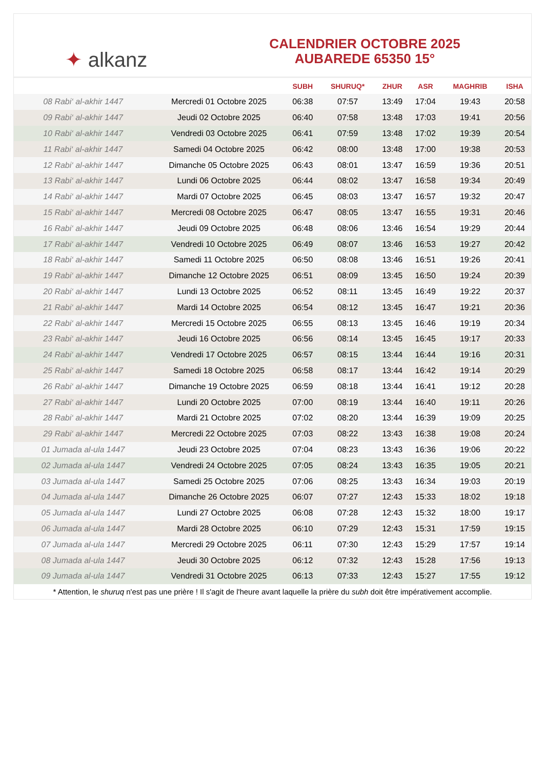✦ alkanz
CALENDRIER OCTOBRE 2025
AUBAREDE 65350 15°
| | | SUBH | SHURUQ* | ZHUR | ASR | MAGHRIB | ISHA |
| --- | --- | --- | --- | --- | --- | --- | --- |
| 08 Rabi‘ al-akhir 1447 | Mercredi 01 Octobre 2025 | 06:38 | 07:57 | 13:49 | 17:04 | 19:43 | 20:58 |
| 09 Rabi‘ al-akhir 1447 | Jeudi 02 Octobre 2025 | 06:40 | 07:58 | 13:48 | 17:03 | 19:41 | 20:56 |
| 10 Rabi‘ al-akhir 1447 | Vendredi 03 Octobre 2025 | 06:41 | 07:59 | 13:48 | 17:02 | 19:39 | 20:54 |
| 11 Rabi‘ al-akhir 1447 | Samedi 04 Octobre 2025 | 06:42 | 08:00 | 13:48 | 17:00 | 19:38 | 20:53 |
| 12 Rabi‘ al-akhir 1447 | Dimanche 05 Octobre 2025 | 06:43 | 08:01 | 13:47 | 16:59 | 19:36 | 20:51 |
| 13 Rabi‘ al-akhir 1447 | Lundi 06 Octobre 2025 | 06:44 | 08:02 | 13:47 | 16:58 | 19:34 | 20:49 |
| 14 Rabi‘ al-akhir 1447 | Mardi 07 Octobre 2025 | 06:45 | 08:03 | 13:47 | 16:57 | 19:32 | 20:47 |
| 15 Rabi‘ al-akhir 1447 | Mercredi 08 Octobre 2025 | 06:47 | 08:05 | 13:47 | 16:55 | 19:31 | 20:46 |
| 16 Rabi‘ al-akhir 1447 | Jeudi 09 Octobre 2025 | 06:48 | 08:06 | 13:46 | 16:54 | 19:29 | 20:44 |
| 17 Rabi‘ al-akhir 1447 | Vendredi 10 Octobre 2025 | 06:49 | 08:07 | 13:46 | 16:53 | 19:27 | 20:42 |
| 18 Rabi‘ al-akhir 1447 | Samedi 11 Octobre 2025 | 06:50 | 08:08 | 13:46 | 16:51 | 19:26 | 20:41 |
| 19 Rabi‘ al-akhir 1447 | Dimanche 12 Octobre 2025 | 06:51 | 08:09 | 13:45 | 16:50 | 19:24 | 20:39 |
| 20 Rabi‘ al-akhir 1447 | Lundi 13 Octobre 2025 | 06:52 | 08:11 | 13:45 | 16:49 | 19:22 | 20:37 |
| 21 Rabi‘ al-akhir 1447 | Mardi 14 Octobre 2025 | 06:54 | 08:12 | 13:45 | 16:47 | 19:21 | 20:36 |
| 22 Rabi‘ al-akhir 1447 | Mercredi 15 Octobre 2025 | 06:55 | 08:13 | 13:45 | 16:46 | 19:19 | 20:34 |
| 23 Rabi‘ al-akhir 1447 | Jeudi 16 Octobre 2025 | 06:56 | 08:14 | 13:45 | 16:45 | 19:17 | 20:33 |
| 24 Rabi‘ al-akhir 1447 | Vendredi 17 Octobre 2025 | 06:57 | 08:15 | 13:44 | 16:44 | 19:16 | 20:31 |
| 25 Rabi‘ al-akhir 1447 | Samedi 18 Octobre 2025 | 06:58 | 08:17 | 13:44 | 16:42 | 19:14 | 20:29 |
| 26 Rabi‘ al-akhir 1447 | Dimanche 19 Octobre 2025 | 06:59 | 08:18 | 13:44 | 16:41 | 19:12 | 20:28 |
| 27 Rabi‘ al-akhir 1447 | Lundi 20 Octobre 2025 | 07:00 | 08:19 | 13:44 | 16:40 | 19:11 | 20:26 |
| 28 Rabi‘ al-akhir 1447 | Mardi 21 Octobre 2025 | 07:02 | 08:20 | 13:44 | 16:39 | 19:09 | 20:25 |
| 29 Rabi‘ al-akhir 1447 | Mercredi 22 Octobre 2025 | 07:03 | 08:22 | 13:43 | 16:38 | 19:08 | 20:24 |
| 01 Jumada al-ula 1447 | Jeudi 23 Octobre 2025 | 07:04 | 08:23 | 13:43 | 16:36 | 19:06 | 20:22 |
| 02 Jumada al-ula 1447 | Vendredi 24 Octobre 2025 | 07:05 | 08:24 | 13:43 | 16:35 | 19:05 | 20:21 |
| 03 Jumada al-ula 1447 | Samedi 25 Octobre 2025 | 07:06 | 08:25 | 13:43 | 16:34 | 19:03 | 20:19 |
| 04 Jumada al-ula 1447 | Dimanche 26 Octobre 2025 | 06:07 | 07:27 | 12:43 | 15:33 | 18:02 | 19:18 |
| 05 Jumada al-ula 1447 | Lundi 27 Octobre 2025 | 06:08 | 07:28 | 12:43 | 15:32 | 18:00 | 19:17 |
| 06 Jumada al-ula 1447 | Mardi 28 Octobre 2025 | 06:10 | 07:29 | 12:43 | 15:31 | 17:59 | 19:15 |
| 07 Jumada al-ula 1447 | Mercredi 29 Octobre 2025 | 06:11 | 07:30 | 12:43 | 15:29 | 17:57 | 19:14 |
| 08 Jumada al-ula 1447 | Jeudi 30 Octobre 2025 | 06:12 | 07:32 | 12:43 | 15:28 | 17:56 | 19:13 |
| 09 Jumada al-ula 1447 | Vendredi 31 Octobre 2025 | 06:13 | 07:33 | 12:43 | 15:27 | 17:55 | 19:12 |
* Attention, le shuruq n'est pas une prière ! Il s'agit de l'heure avant laquelle la prière du subh doit être impérativement accomplie.